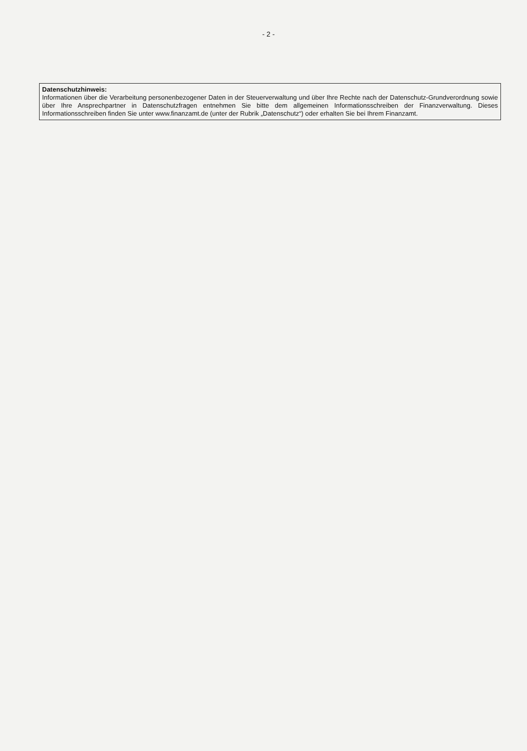- 2 -
Datenschutzhinweis:
Informationen über die Verarbeitung personenbezogener Daten in der Steuerverwaltung und über Ihre Rechte nach der Datenschutz-Grundverordnung sowie über Ihre Ansprechpartner in Datenschutzfragen entnehmen Sie bitte dem allgemeinen Informationsschreiben der Finanzverwaltung. Dieses Informationsschreiben finden Sie unter www.finanzamt.de (unter der Rubrik „Datenschutz“) oder erhalten Sie bei Ihrem Finanzamt.